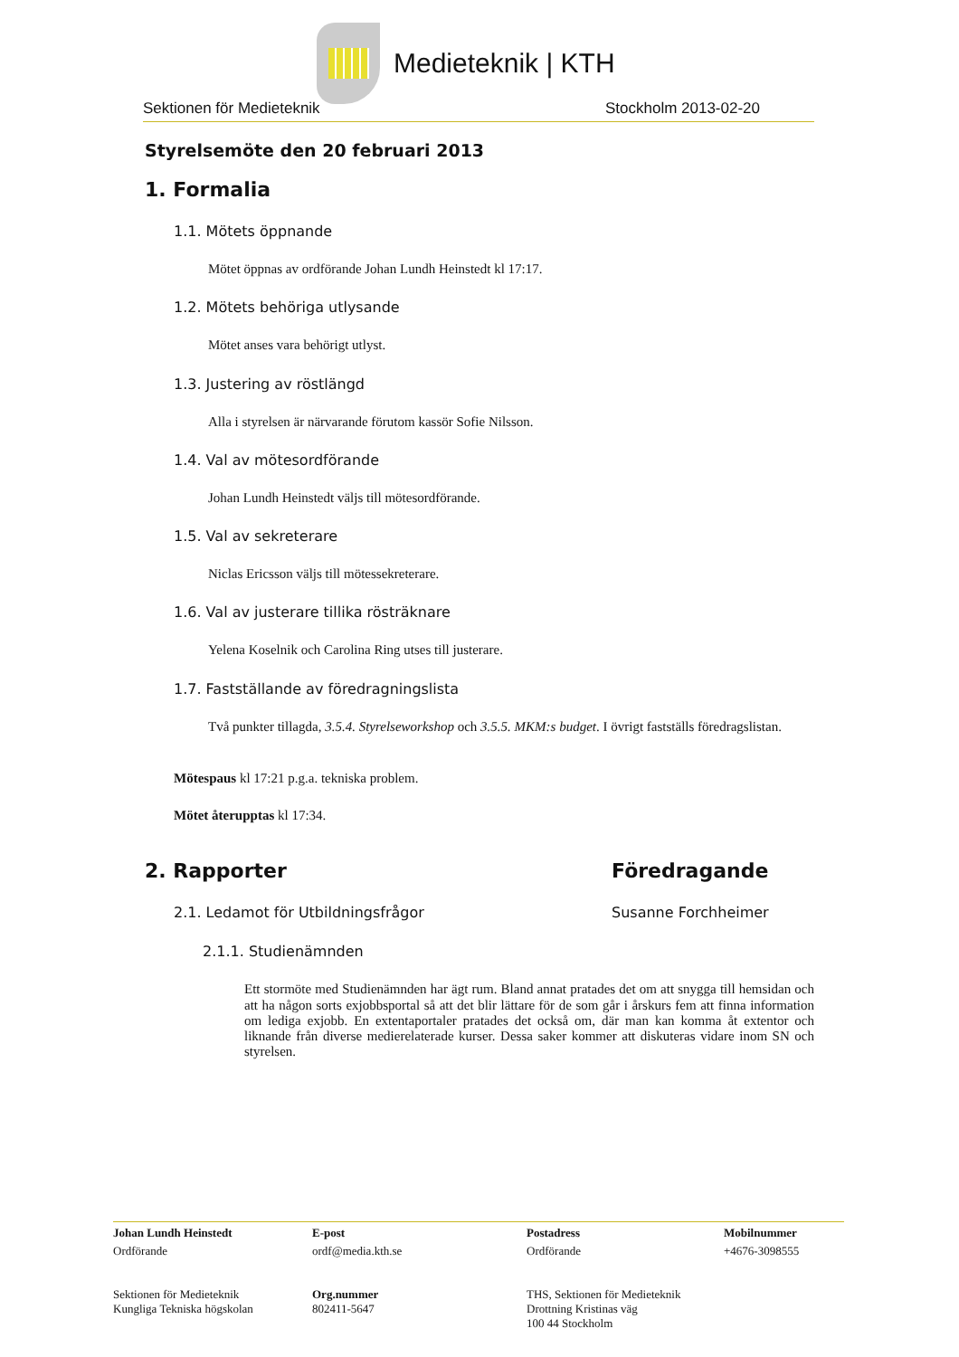Medieteknik | KTH
Sektionen för Medieteknik Stockholm 2013-02-20
Styrelsemöte den 20 februari 2013
1. Formalia
1.1. Mötets öppnande
Mötet öppnas av ordförande Johan Lundh Heinstedt kl 17:17.
1.2. Mötets behöriga utlysande
Mötet anses vara behörigt utlyst.
1.3. Justering av röstlängd
Alla i styrelsen är närvarande förutom kassör Sofie Nilsson.
1.4. Val av mötesordförande
Johan Lundh Heinstedt väljs till mötesordförande.
1.5. Val av sekreterare
Niclas Ericsson väljs till mötessekreterare.
1.6. Val av justerare tillika rösträknare
Yelena Koselnik och Carolina Ring utses till justerare.
1.7. Fastställande av föredragningslista
Två punkter tillagda, 3.5.4. Styrelseworkshop och 3.5.5. MKM:s budget. I övrigt fastställs föredragslistan.
Mötespaus kl 17:21 p.g.a. tekniska problem.
Mötet återupptas kl 17:34.
2. Rapporter Föredragande
2.1. Ledamot för Utbildningsfrågor Susanne Forchheimer
2.1.1. Studienämnden
Ett stormöte med Studienämnden har ägt rum. Bland annat pratades det om att snygga till hemsidan och att ha någon sorts exjobbsportal så att det blir lättare för de som går i årskurs fem att finna information om lediga exjobb. En extentaportaler pratades det också om, där man kan komma åt extentor och liknande från diverse medierelaterade kurser. Dessa saker kommer att diskuteras vidare inom SN och styrelsen.
Johan Lundh Heinstedt E-post Postadress Mobilnummer Ordförande ordf@media.kth.se Ordförande +4676-3098555 Sektionen för Medieteknik
Kungliga Tekniska högskolan Org.nummer
802411-5647 THS, Sektionen för Medieteknik
Drottning Kristinas väg
100 44 Stockholm